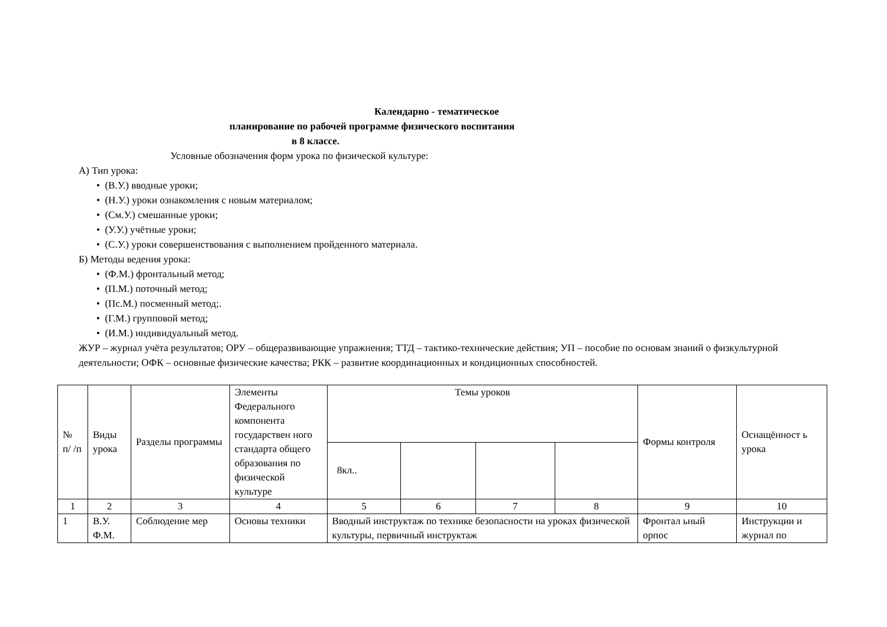Календарно - тематическое
планирование по рабочей программе физического воспитания
в 8 классе.
Условные обозначения форм урока по физической культуре:
А) Тип урока:
• (В.У.) вводные уроки;
• (Н.У.) уроки ознакомления с новым материалом;
• (См.У.) смешанные уроки;
• (У.У.) учётные уроки;
• (С.У.) уроки совершенствования с выполнением пройденного материала.
Б) Методы ведения урока:
• (Ф.М.) фронтальный метод;
• (П.М.) поточный метод;
• (Пс.М.) посменный метод;.
• (Г.М.) групповой метод;
• (И.М.) индивидуальный метод.
ЖУР – журнал учёта результатов; ОРУ – общеразвивающие упражнения; ТТД – тактико-технические действия; УП – пособие по основам знаний о физкультурной деятельности; ОФК – основные физические качества; РКК – развитие координационных и кондиционных способностей.
| № п/ /п | Виды урока | Разделы программы | Элементы Федерального компонента государствен ного стандарта общего образования по физической культуре | Темы уроков | | | | Формы контроля | Оснащённост ь урока |
| --- | --- | --- | --- | --- | --- | --- | --- | --- | --- |
| | | | | 8кл.. | | | | | |
| 1 | 2 | 3 | 4 | 5 | 6 | 7 | 8 | 9 | 10 |
| 1 | В.У. Ф.М. | Соблюдение мер | Основы техники | Вводный инструктаж по технике безопасности на уроках физической культуры, первичный инструктаж | | | | Фронтал ьный орпос | Инструкции и журнал по |